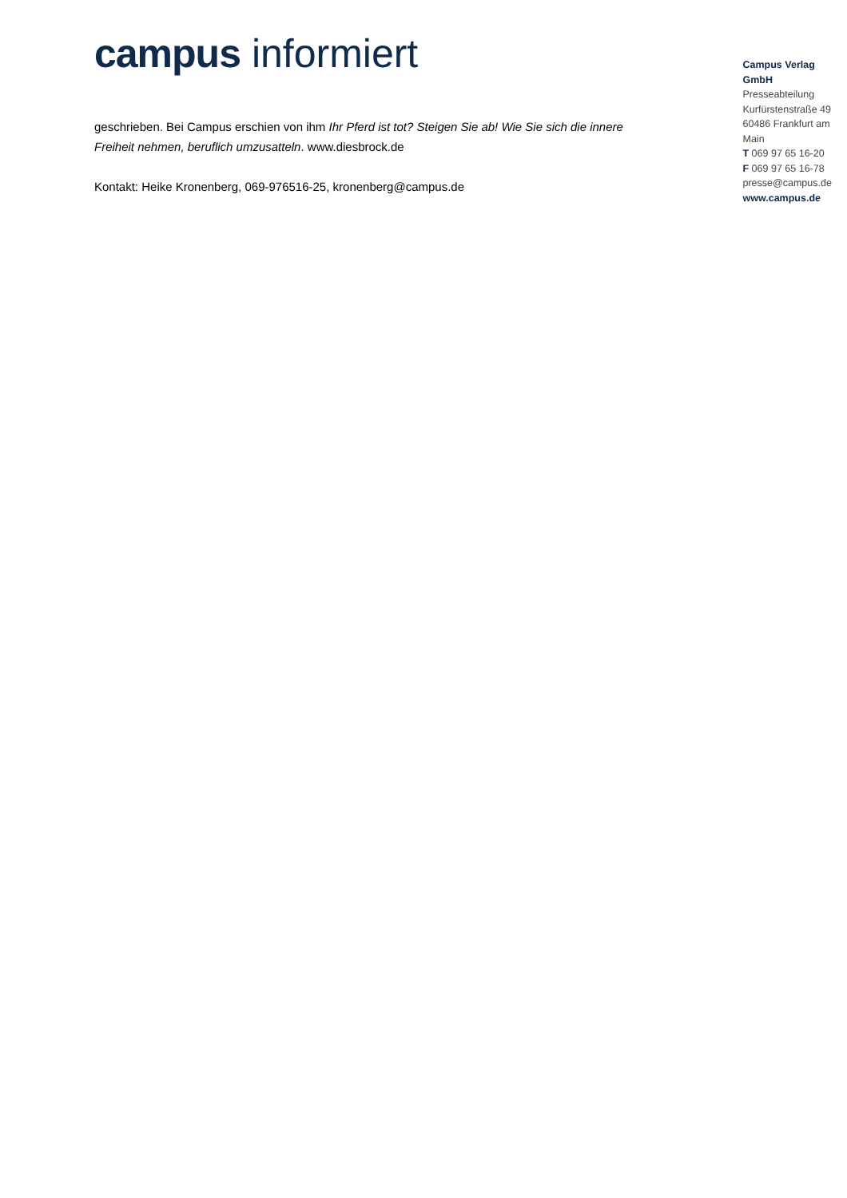campus informiert
geschrieben. Bei Campus erschien von ihm Ihr Pferd ist tot? Steigen Sie ab! Wie Sie sich die innere Freiheit nehmen, beruflich umzusatteln. www.diesbrock.de
Kontakt: Heike Kronenberg, 069-976516-25, kronenberg@campus.de
Campus Verlag GmbH
Presseabteilung
Kurfürstenstraße 49
60486 Frankfurt am Main
T 069 97 65 16-20
F 069 97 65 16-78
presse@campus.de
www.campus.de